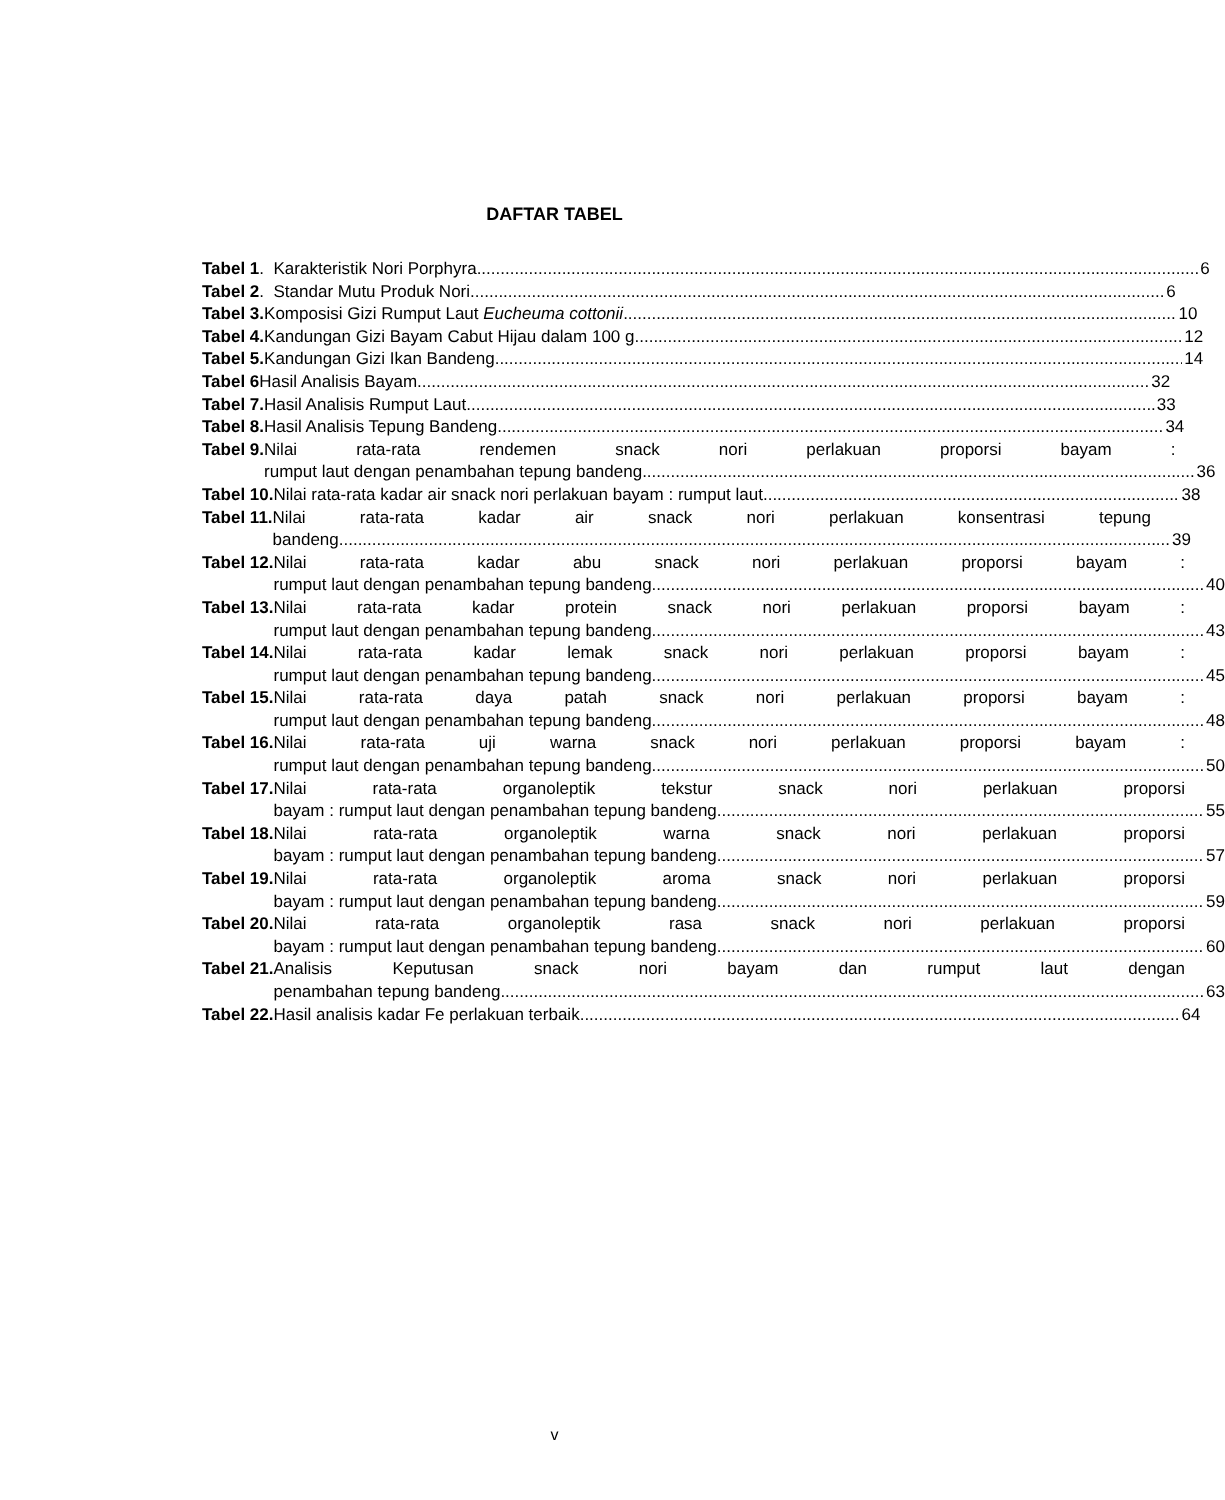DAFTAR TABEL
Tabel 1 . Karakteristik Nori Porphyra 6
Tabel 2 . Standar Mutu Produk Nori 6
Tabel 3. Komposisi Gizi Rumput Laut Eucheuma cottonii 10
Tabel 4. Kandungan Gizi Bayam Cabut Hijau dalam 100 g 12
Tabel 5. Kandungan Gizi Ikan Bandeng 14
Tabel 6 Hasil Analisis Bayam 32
Tabel 7. Hasil Analisis Rumput Laut 33
Tabel 8. Hasil Analisis Tepung Bandeng 34
Tabel 9. Nilai rata-rata rendemen snack nori perlakuan proporsi bayam :
rumput laut dengan penambahan tepung bandeng 36
Tabel 10. Nilai rata-rata kadar air snack nori perlakuan bayam : rumput laut 38
Tabel 11. Nilai rata-rata kadar air snack nori perlakuan konsentrasi tepung
bandeng 39
Tabel 12. Nilai rata-rata kadar abu snack nori perlakuan proporsi bayam :
rumput laut dengan penambahan tepung bandeng 40
Tabel 13. Nilai rata-rata kadar protein snack nori perlakuan proporsi bayam :
rumput laut dengan penambahan tepung bandeng 43
Tabel 14. Nilai rata-rata kadar lemak snack nori perlakuan proporsi bayam :
rumput laut dengan penambahan tepung bandeng 45
Tabel 15. Nilai rata-rata daya patah snack nori perlakuan proporsi bayam :
rumput laut dengan penambahan tepung bandeng 48
Tabel 16. Nilai rata-rata uji warna snack nori perlakuan proporsi bayam :
rumput laut dengan penambahan tepung bandeng 50
Tabel 17. Nilai rata-rata organoleptik tekstur snack nori perlakuan proporsi
bayam : rumput laut dengan penambahan tepung bandeng 55
Tabel 18. Nilai rata-rata organoleptik warna snack nori perlakuan proporsi
bayam : rumput laut dengan penambahan tepung bandeng 57
Tabel 19. Nilai rata-rata organoleptik aroma snack nori perlakuan proporsi
bayam : rumput laut dengan penambahan tepung bandeng 59
Tabel 20. Nilai rata-rata organoleptik rasa snack nori perlakuan proporsi
bayam : rumput laut dengan penambahan tepung bandeng 60
Tabel 21. Analisis Keputusan snack nori bayam dan rumput laut dengan
penambahan tepung bandeng 63
Tabel 22. Hasil analisis kadar Fe perlakuan terbaik 64
v